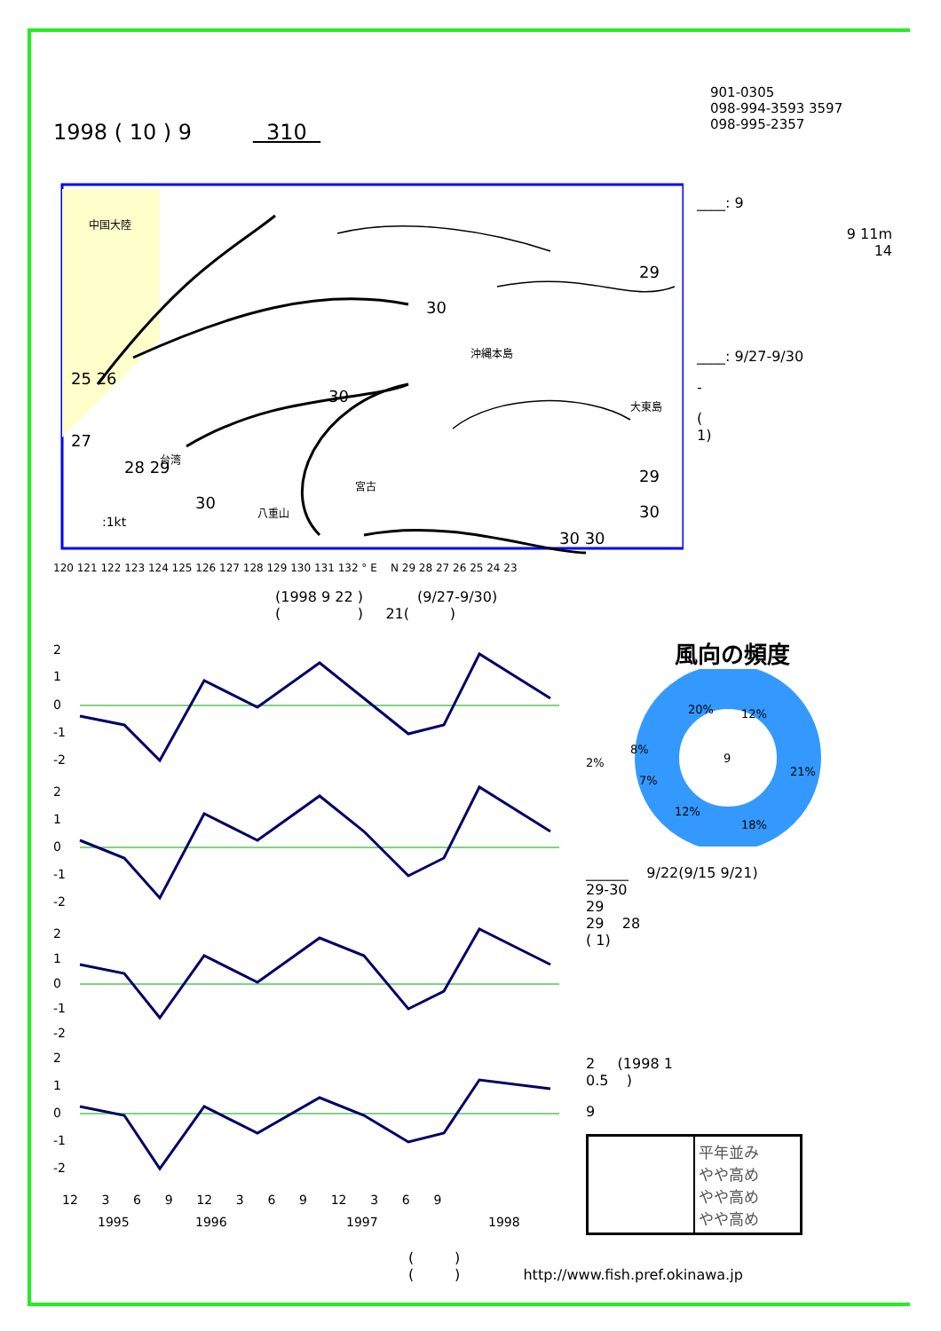1998 ( 10 ) 9 310
901-0305
098-994-3593 3597
098-995-2357
中国大陸
沖縄本島
宮古
八重山
大東島
台湾
:1kt
29
30
30
25 26
27
28 29
30
29
30
30 30
____: 9
9 11m
14
____: 9/27-9/30
-
(
1)
120 121 122 123 124 125 126 127 128 129 130 131 132 ° E N 29 28 27 26 25 24 23
(1998 9 22 ) (9/27-9/30)
( ) 21( )
2
1
0
-1
-2
2
1
0
-1
-2
2
1
0
-1
-2
2
1
0
-1
-2
12 3 6 9 12 3 6 9 12 3 6 9
1995
1996
1997
1998
風向の頻度
20%
12%
21%
18%
12%
7%
8%
2%
9
______ 9/22(9/15 9/21)
29-30
29
29 28
( 1)
2 (1998 1
0.5 )
9
| | 平年並み やや高め やや高め やや高め |
( )
( ) http://www.fish.pref.okinawa.jp